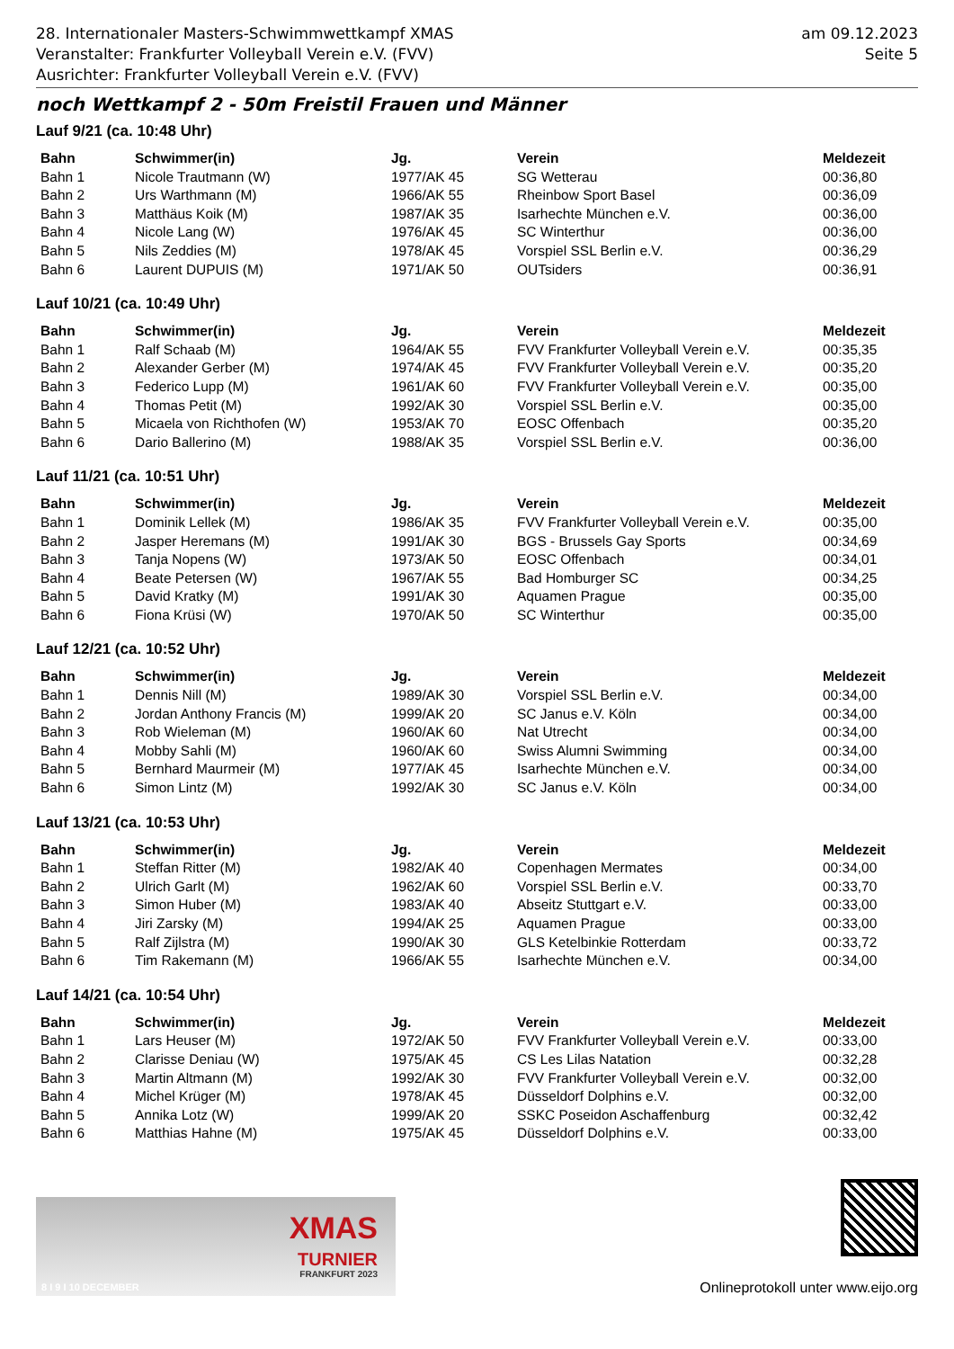28. Internationaler Masters-Schwimmwettkampf XMAS
Veranstalter: Frankfurter Volleyball Verein e.V. (FVV)
Ausrichter: Frankfurter Volleyball Verein e.V. (FVV)
am 09.12.2023
Seite 5
noch Wettkampf 2 - 50m Freistil Frauen und Männer
Lauf 9/21 (ca. 10:48 Uhr)
| Bahn | Schwimmer(in) | Jg. | Verein | Meldezeit |
| --- | --- | --- | --- | --- |
| Bahn 1 | Nicole Trautmann (W) | 1977/AK 45 | SG Wetterau | 00:36,80 |
| Bahn 2 | Urs Warthmann (M) | 1966/AK 55 | Rheinbow Sport Basel | 00:36,09 |
| Bahn 3 | Matthäus Koik (M) | 1987/AK 35 | Isarhechte München e.V. | 00:36,00 |
| Bahn 4 | Nicole Lang (W) | 1976/AK 45 | SC Winterthur | 00:36,00 |
| Bahn 5 | Nils Zeddies (M) | 1978/AK 45 | Vorspiel SSL Berlin e.V. | 00:36,29 |
| Bahn 6 | Laurent DUPUIS (M) | 1971/AK 50 | OUTsiders | 00:36,91 |
Lauf 10/21 (ca. 10:49 Uhr)
| Bahn | Schwimmer(in) | Jg. | Verein | Meldezeit |
| --- | --- | --- | --- | --- |
| Bahn 1 | Ralf Schaab (M) | 1964/AK 55 | FVV Frankfurter Volleyball Verein e.V. | 00:35,35 |
| Bahn 2 | Alexander Gerber (M) | 1974/AK 45 | FVV Frankfurter Volleyball Verein e.V. | 00:35,20 |
| Bahn 3 | Federico Lupp (M) | 1961/AK 60 | FVV Frankfurter Volleyball Verein e.V. | 00:35,00 |
| Bahn 4 | Thomas Petit (M) | 1992/AK 30 | Vorspiel SSL Berlin e.V. | 00:35,00 |
| Bahn 5 | Micaela von Richthofen (W) | 1953/AK 70 | EOSC Offenbach | 00:35,20 |
| Bahn 6 | Dario Ballerino (M) | 1988/AK 35 | Vorspiel SSL Berlin e.V. | 00:36,00 |
Lauf 11/21 (ca. 10:51 Uhr)
| Bahn | Schwimmer(in) | Jg. | Verein | Meldezeit |
| --- | --- | --- | --- | --- |
| Bahn 1 | Dominik Lellek (M) | 1986/AK 35 | FVV Frankfurter Volleyball Verein e.V. | 00:35,00 |
| Bahn 2 | Jasper Heremans (M) | 1991/AK 30 | BGS - Brussels Gay Sports | 00:34,69 |
| Bahn 3 | Tanja Nopens (W) | 1973/AK 50 | EOSC Offenbach | 00:34,01 |
| Bahn 4 | Beate Petersen (W) | 1967/AK 55 | Bad Homburger SC | 00:34,25 |
| Bahn 5 | David Kratky (M) | 1991/AK 30 | Aquamen Prague | 00:35,00 |
| Bahn 6 | Fiona Krüsi (W) | 1970/AK 50 | SC Winterthur | 00:35,00 |
Lauf 12/21 (ca. 10:52 Uhr)
| Bahn | Schwimmer(in) | Jg. | Verein | Meldezeit |
| --- | --- | --- | --- | --- |
| Bahn 1 | Dennis Nill (M) | 1989/AK 30 | Vorspiel SSL Berlin e.V. | 00:34,00 |
| Bahn 2 | Jordan Anthony Francis (M) | 1999/AK 20 | SC Janus e.V. Köln | 00:34,00 |
| Bahn 3 | Rob Wieleman (M) | 1960/AK 60 | Nat Utrecht | 00:34,00 |
| Bahn 4 | Mobby Sahli (M) | 1960/AK 60 | Swiss Alumni Swimming | 00:34,00 |
| Bahn 5 | Bernhard Maurmeir (M) | 1977/AK 45 | Isarhechte München e.V. | 00:34,00 |
| Bahn 6 | Simon Lintz (M) | 1992/AK 30 | SC Janus e.V. Köln | 00:34,00 |
Lauf 13/21 (ca. 10:53 Uhr)
| Bahn | Schwimmer(in) | Jg. | Verein | Meldezeit |
| --- | --- | --- | --- | --- |
| Bahn 1 | Steffan Ritter (M) | 1982/AK 40 | Copenhagen Mermates | 00:34,00 |
| Bahn 2 | Ulrich Garlt (M) | 1962/AK 60 | Vorspiel SSL Berlin e.V. | 00:33,70 |
| Bahn 3 | Simon Huber (M) | 1983/AK 40 | Abseitz Stuttgart e.V. | 00:33,00 |
| Bahn 4 | Jiri Zarsky (M) | 1994/AK 25 | Aquamen Prague | 00:33,00 |
| Bahn 5 | Ralf Zijlstra (M) | 1990/AK 30 | GLS Ketelbinkie Rotterdam | 00:33,72 |
| Bahn 6 | Tim Rakemann (M) | 1966/AK 55 | Isarhechte München e.V. | 00:34,00 |
Lauf 14/21 (ca. 10:54 Uhr)
| Bahn | Schwimmer(in) | Jg. | Verein | Meldezeit |
| --- | --- | --- | --- | --- |
| Bahn 1 | Lars Heuser (M) | 1972/AK 50 | FVV Frankfurter Volleyball Verein e.V. | 00:33,00 |
| Bahn 2 | Clarisse Deniau (W) | 1975/AK 45 | CS Les Lilas Natation | 00:32,28 |
| Bahn 3 | Martin Altmann (M) | 1992/AK 30 | FVV Frankfurter Volleyball Verein e.V. | 00:32,00 |
| Bahn 4 | Michel Krüger (M) | 1978/AK 45 | Düsseldorf Dolphins e.V. | 00:32,00 |
| Bahn 5 | Annika Lotz (W) | 1999/AK 20 | SSKC Poseidon Aschaffenburg | 00:32,42 |
| Bahn 6 | Matthias Hahne (M) | 1975/AK 45 | Düsseldorf Dolphins e.V. | 00:33,00 |
XMAS
TURNIER
FRANKFURT 2023
8 I 9 I 10 DECEMBER
Onlineprotokoll unter www.eijo.org